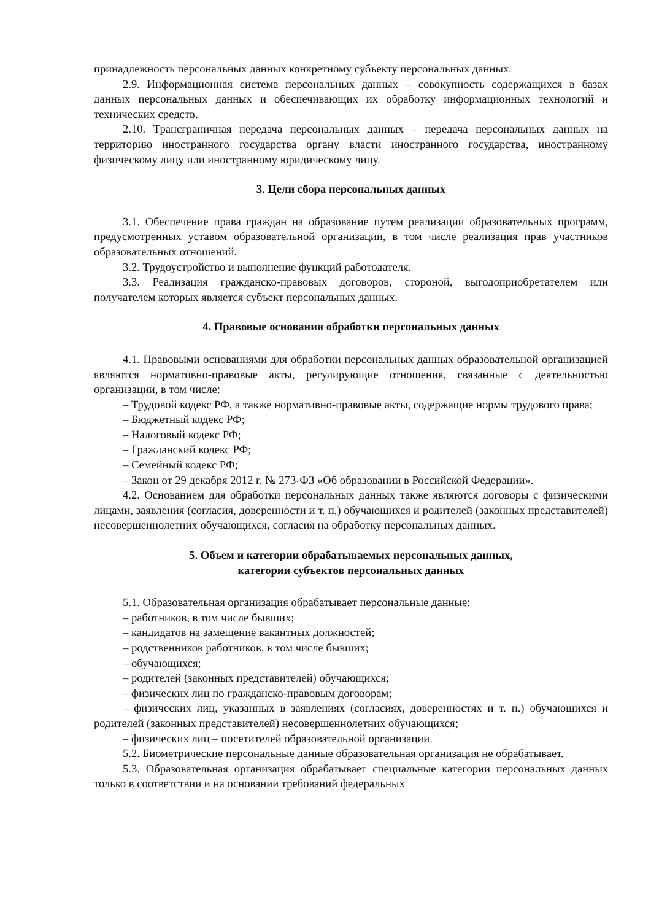принадлежность персональных данных конкретному субъекту персональных данных.
2.9. Информационная система персональных данных – совокупность содержащихся в базах данных персональных данных и обеспечивающих их обработку информационных технологий и технических средств.
2.10. Трансграничная передача персональных данных – передача персональных данных на территорию иностранного государства органу власти иностранного государства, иностранному физическому лицу или иностранному юридическому лицу.
3. Цели сбора персональных данных
3.1. Обеспечение права граждан на образование путем реализации образовательных программ, предусмотренных уставом образовательной организации, в том числе реализация прав участников образовательных отношений.
3.2. Трудоустройство и выполнение функций работодателя.
3.3. Реализация гражданско-правовых договоров, стороной, выгодоприобретателем или получателем которых является субъект персональных данных.
4. Правовые основания обработки персональных данных
4.1. Правовыми основаниями для обработки персональных данных образовательной организацией являются нормативно-правовые акты, регулирующие отношения, связанные с деятельностью организации, в том числе:
– Трудовой кодекс РФ, а также нормативно-правовые акты, содержащие нормы трудового права;
– Бюджетный кодекс РФ;
– Налоговый кодекс РФ;
– Гражданский кодекс РФ;
– Семейный кодекс РФ;
– Закон от 29 декабря 2012 г. № 273-ФЗ «Об образовании в Российской Федерации».
4.2. Основанием для обработки персональных данных также являются договоры с физическими лицами, заявления (согласия, доверенности и т. п.) обучающихся и родителей (законных представителей) несовершеннолетних обучающихся, согласия на обработку персональных данных.
5. Объем и категории обрабатываемых персональных данных,
категории субъектов персональных данных
5.1. Образовательная организация обрабатывает персональные данные:
– работников, в том числе бывших;
– кандидатов на замещение вакантных должностей;
– родственников работников, в том числе бывших;
– обучающихся;
– родителей (законных представителей) обучающихся;
– физических лиц по гражданско-правовым договорам;
– физических лиц, указанных в заявлениях (согласиях, доверенностях и т. п.) обучающихся и родителей (законных представителей) несовершеннолетних обучающихся;
– физических лиц – посетителей образовательной организации.
5.2. Биометрические персональные данные образовательная организация не обрабатывает.
5.3. Образовательная организация обрабатывает специальные категории персональных данных только в соответствии и на основании требований федеральных